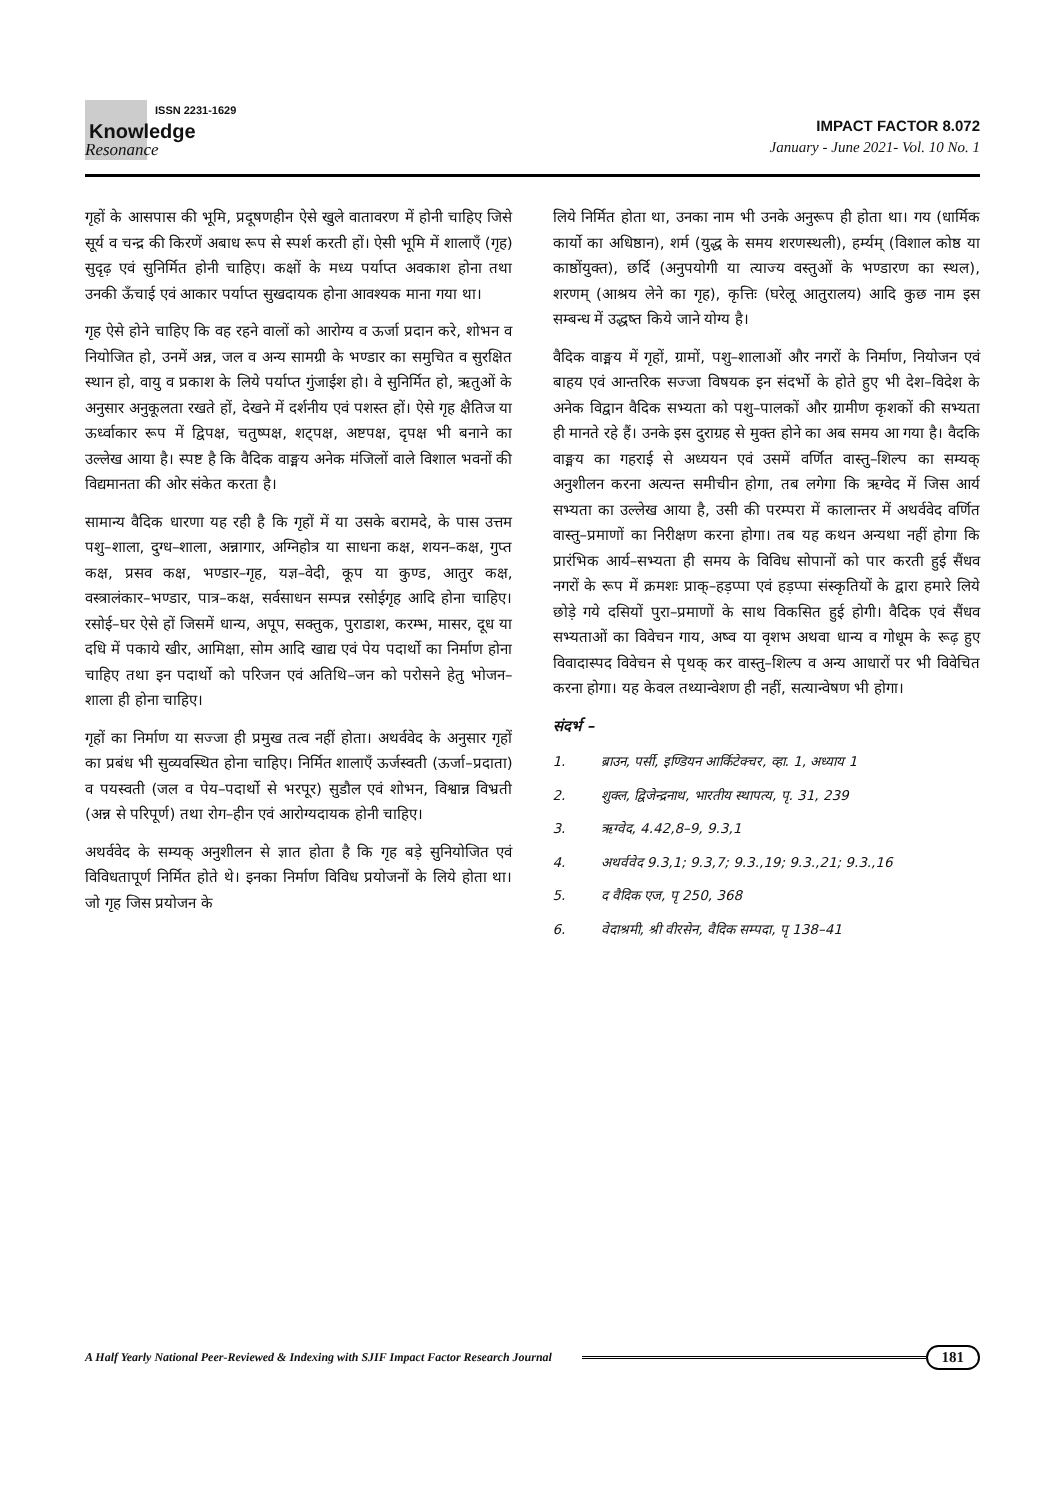ISSN 2231-1629
Knowledge
Resonance
IMPACT FACTOR 8.072
January - June 2021- Vol. 10 No. 1
गृहों के आसपास की भूमि, प्रदूषणहीन ऐसे खुले वातावरण में होनी चाहिए जिसे सूर्य व चन्द्र की किरणें अबाध रूप से स्पर्श करती हों। ऐसी भूमि में शालाएँ (गृह) सुदृढ़ एवं सुनिर्मित होनी चाहिए। कक्षों के मध्य पर्याप्त अवकाश होना तथा उनकी ऊँचाई एवं आकार पर्याप्त सुखदायक होना आवश्यक माना गया था।
गृह ऐसे होने चाहिए कि वह रहने वालों को आरोग्य व ऊर्जा प्रदान करे, शोभन व नियोजित हो, उनमें अन्न, जल व अन्य सामग्री के भण्डार का समुचित व सुरक्षित स्थान हो, वायु व प्रकाश के लिये पर्याप्त गुंजाईश हो। वे सुनिर्मित हो, ऋतुओं के अनुसार अनुकूलता रखते हों, देखने में दर्शनीय एवं पशस्त हों। ऐसे गृह क्षैतिज या ऊर्ध्वाकार रूप में द्विपक्ष, चतुष्पक्ष, शट्पक्ष, अष्टपक्ष, दृपक्ष भी बनाने का उल्लेख आया है। स्पष्ट है कि वैदिक वाङ्मय अनेक मंजिलों वाले विशाल भवनों की विद्यमानता की ओर संकेत करता है।
सामान्य वैदिक धारणा यह रही है कि गृहों में या उसके बरामदे, के पास उत्तम पशु–शाला, दुग्ध–शाला, अन्नागार, अग्निहोत्र या साधना कक्ष, शयन–कक्ष, गुप्त कक्ष, प्रसव कक्ष, भण्डार–गृह, यज्ञ–वेदी, कूप या कुण्ड, आतुर कक्ष, वस्त्रालंकार–भण्डार, पात्र–कक्ष, सर्वसाधन सम्पन्न रसोईगृह आदि होना चाहिए। रसोई–घर ऐसे हों जिसमें धान्य, अपूप, सक्तुक, पुराडाश, करम्भ, मासर, दूध या दधि में पकाये खीर, आमिक्षा, सोम आदि खाद्य एवं पेय पदार्थो का निर्माण होना चाहिए तथा इन पदार्थो को परिजन एवं अतिथि–जन को परोसने हेतु भोजन–शाला ही होना चाहिए।
गृहों का निर्माण या सज्जा ही प्रमुख तत्व नहीं होता। अथर्ववेद के अनुसार गृहों का प्रबंध भी सुव्यवस्थित होना चाहिए। निर्मित शालाएँ ऊर्जस्वती (ऊर्जा–प्रदाता) व पयस्वती (जल व पेय–पदार्थो से भरपूर) सुडौल एवं शोभन, विश्वान्न विभ्रती (अन्न से परिपूर्ण) तथा रोग–हीन एवं आरोग्यदायक होनी चाहिए।
अथर्ववेद के सम्यक् अनुशीलन से ज्ञात होता है कि गृह बड़े सुनियोजित एवं विविधतापूर्ण निर्मित होते थे। इनका निर्माण विविध प्रयोजनों के लिये होता था। जो गृह जिस प्रयोजन के
लिये निर्मित होता था, उनका नाम भी उनके अनुरूप ही होता था। गय (धार्मिक कार्यो का अधिष्ठान), शर्म (युद्ध के समय शरणस्थली), हर्म्यम् (विशाल कोष्ठ या काष्ठोंयुक्त), छर्दि (अनुपयोगी या त्याज्य वस्तुओं के भण्डारण का स्थल), शरणम् (आश्रय लेने का गृह), कृत्तिः (घरेलू आतुरालय) आदि कुछ नाम इस सम्बन्ध में उद्धष्त किये जाने योग्य है।
वैदिक वाङ्मय में गृहों, ग्रामों, पशु–शालाओं और नगरों के निर्माण, नियोजन एवं बाहय एवं आन्तरिक सज्जा विषयक इन संदर्भो के होते हुए भी देश–विदेश के अनेक विद्वान वैदिक सभ्यता को पशु–पालकों और ग्रामीण कृशकों की सभ्यता ही मानते रहे हैं। उनके इस दुराग्रह से मुक्त होने का अब समय आ गया है। वैदकि वाङ्मय का गहराई से अध्ययन एवं उसमें वर्णित वास्तु–शिल्प का सम्यक् अनुशीलन करना अत्यन्त समीचीन होगा, तब लगेगा कि ऋग्वेद में जिस आर्य सभ्यता का उल्लेख आया है, उसी की परम्परा में कालान्तर में अथर्ववेद वर्णित वास्तु–प्रमाणों का निरीक्षण करना होगा। तब यह कथन अन्यथा नहीं होगा कि प्रारंभिक आर्य–सभ्यता ही समय के विविध सोपानों को पार करती हुई सैंधव नगरों के रूप में क्रमशः प्राक्–हड़प्पा एवं हड़प्पा संस्कृतियों के द्वारा हमारे लिये छोड़े गये दसियों पुरा–प्रमाणों के साथ विकसित हुई होगी। वैदिक एवं सैंधव सभ्यताओं का विवेचन गाय, अष्व या वृशभ अथवा धान्य व गोधूम के रूढ़ हुए विवादास्पद विवेचन से पृथक् कर वास्तु–शिल्प व अन्य आधारों पर भी विवेचित करना होगा। यह केवल तथ्यान्वेशण ही नहीं, सत्यान्वेषण भी होगा।
संदर्भ –
1. ब्राउन, पर्सी, इण्डियन आर्किटेक्चर, व्हा. 1, अध्याय 1
2. शुक्ल, द्विजेन्द्रनाथ, भारतीय स्थापत्य, पृ. 31, 239
3. ऋग्वेद, 4.42,8–9, 9.3,1
4. अथर्ववेद 9.3,1; 9.3,7; 9.3.,19; 9.3.,21; 9.3.,16
5. द वैदिक एज, पृ 250, 368
6. वेदाश्रमी, श्री वीरसेन, वैदिक सम्पदा, पृ 138–41
A Half Yearly National Peer-Reviewed & Indexing with SJIF Impact Factor Research Journal 181